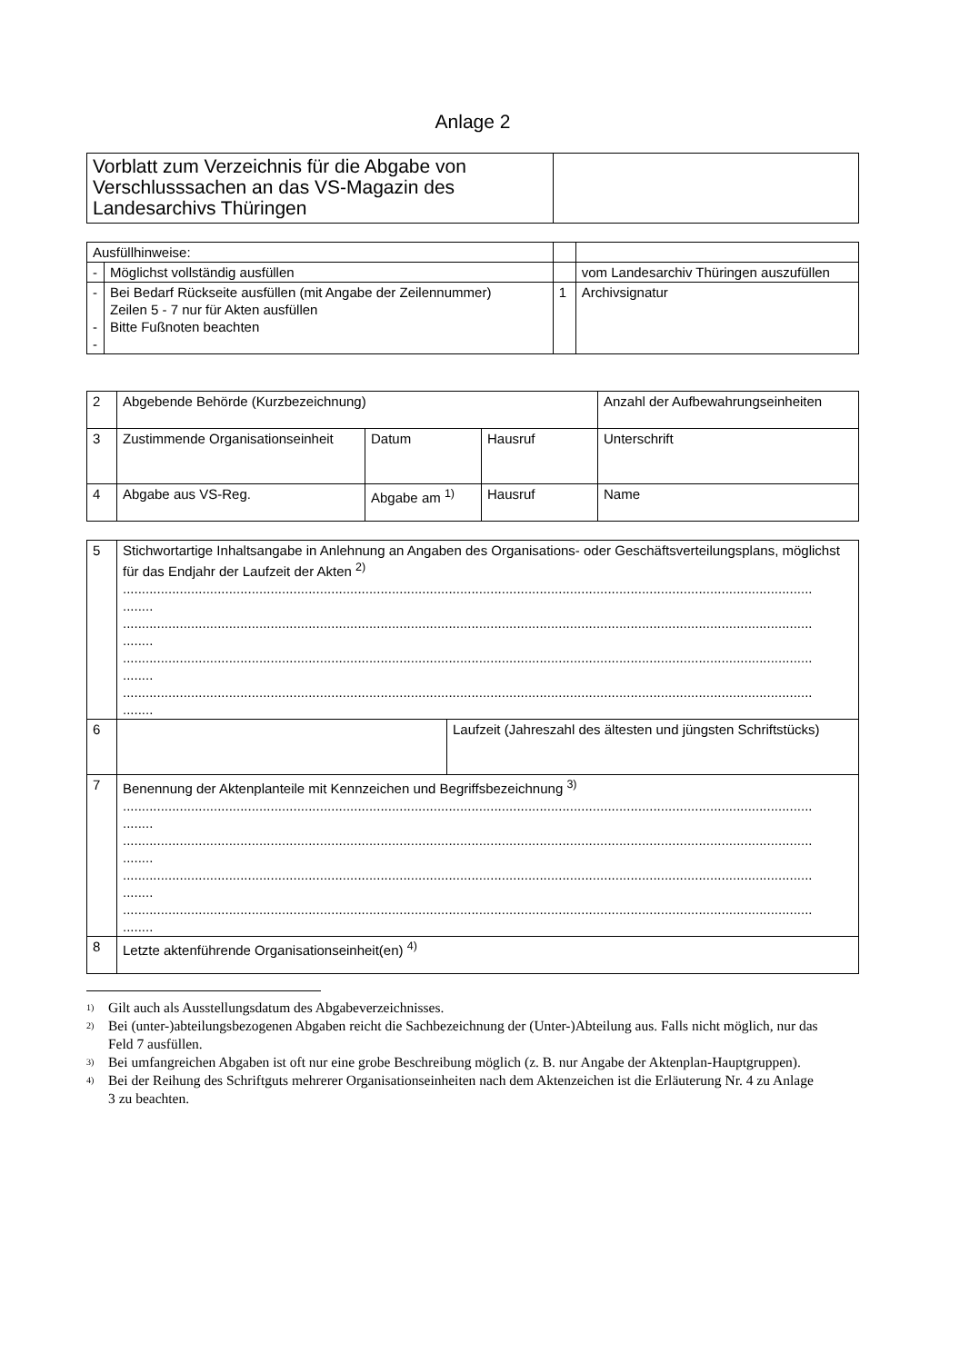Anlage 2
| Vorblatt zum Verzeichnis für die Abgabe von Verschlusssachen an das VS-Magazin des Landesarchivs Thüringen | |
| Ausfüllhinweise: | | | |
| - | Möglichst vollständig ausfüllen | | vom Landesarchiv Thüringen auszufüllen |
| - - - | Bei Bedarf Rückseite ausfüllen (mit Angabe der Zeilennummer) Zeilen 5 - 7 nur für Akten ausfüllen Bitte Fußnoten beachten | 1 | Archivsignatur |
| 2 | Abgebende Behörde (Kurzbezeichnung) | | | Anzahl der Aufbewahrungseinheiten |
| 3 | Zustimmende Organisationseinheit | Datum | Hausruf | Unterschrift |
| 4 | Abgabe aus VS-Reg. | Abgabe am <sup>1)</sup> | Hausruf | Name |
| 5 | Stichwortartige Inhaltsangabe in Anlehnung an Angaben des Organisations- oder Geschäftsverteilungsplans, möglichst für das Endjahr der Laufzeit der Akten <sup>2)</sup> ...................................................................................................................................................................................... ........ ...................................................................................................................................................................................... ........ ...................................................................................................................................................................................... ........ ...................................................................................................................................................................................... ........ | |
| 6 | | Laufzeit (Jahreszahl des ältesten und jüngsten Schriftstücks) |
| 7 | Benennung der Aktenplanteile mit Kennzeichen und Begriffsbezeichnung <sup>3)</sup> ...................................................................................................................................................................................... ........ ...................................................................................................................................................................................... ........ ...................................................................................................................................................................................... ........ ...................................................................................................................................................................................... ........ | |
| 8 | Letzte aktenführende Organisationseinheit(en) <sup>4)</sup> | |
<sup>1)</sup> Gilt auch als Ausstellungsdatum des Abgabeverzeichnisses.
<sup>2)</sup> Bei (unter-)abteilungsbezogenen Abgaben reicht die Sachbezeichnung der (Unter-)Abteilung aus. Falls nicht möglich, nur das Feld 7 ausfüllen.
<sup>3)</sup> Bei umfangreichen Abgaben ist oft nur eine grobe Beschreibung möglich (z. B. nur Angabe der Aktenplan-Hauptgruppen).
<sup>4)</sup> Bei der Reihung des Schriftguts mehrerer Organisationseinheiten nach dem Aktenzeichen ist die Erläuterung Nr. 4 zu Anlage 3 zu beachten.